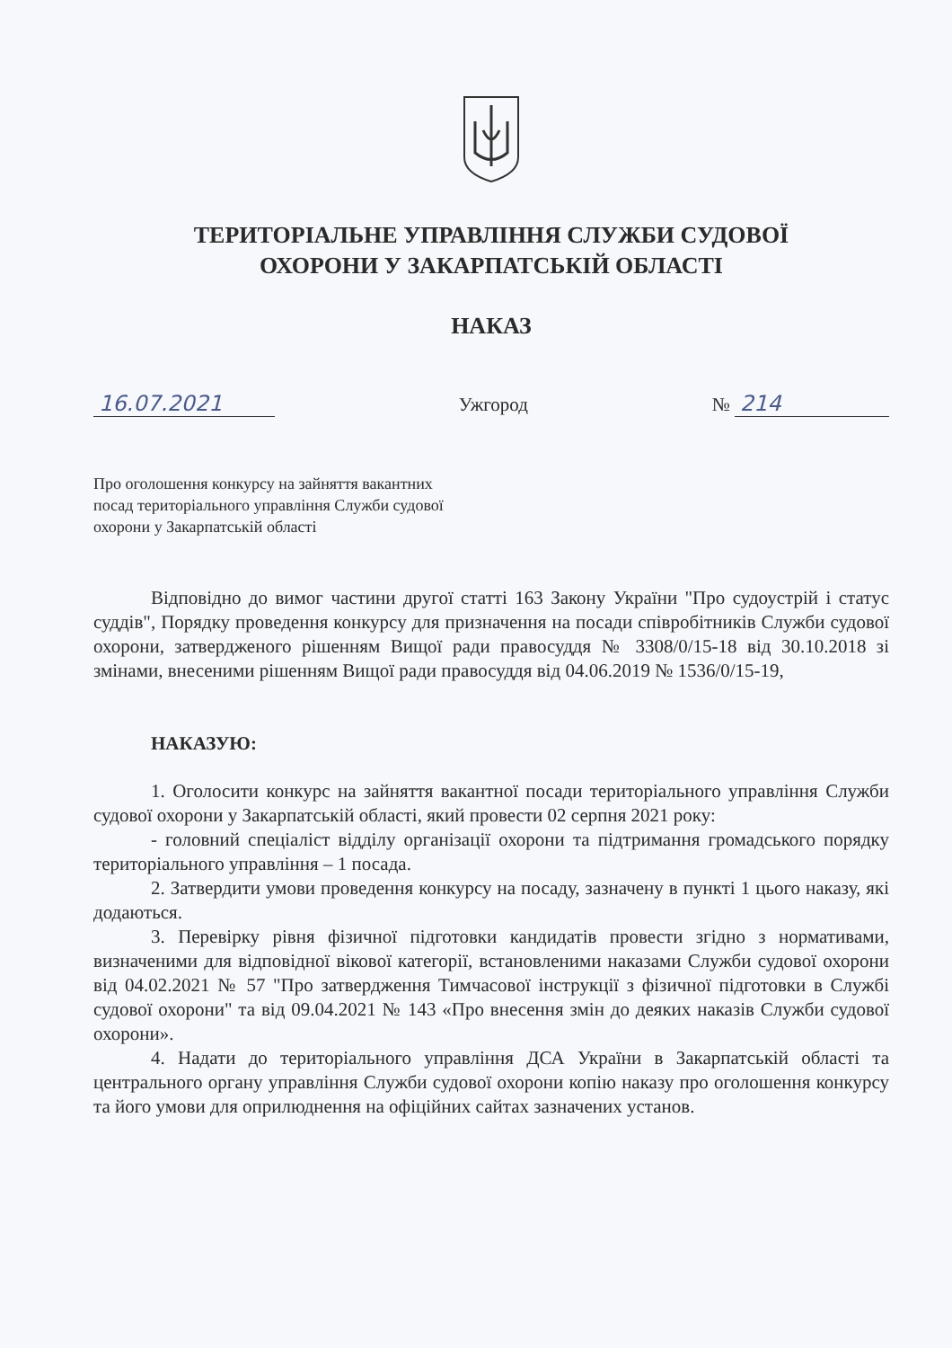ТЕРИТОРІАЛЬНЕ УПРАВЛІННЯ СЛУЖБИ СУДОВОЇ
ОХОРОНИ У ЗАКАРПАТСЬКІЙ ОБЛАСТІ
НАКАЗ
16.07.2021 Ужгород № 214
Про оголошення конкурсу на зайняття вакантних
посад територіального управління Служби судової
охорони у Закарпатській області
Відповідно до вимог частини другої статті 163 Закону України "Про судоустрій і статус суддів", Порядку проведення конкурсу для призначення на посади співробітників Служби судової охорони, затвердженого рішенням Вищої ради правосуддя № 3308/0/15-18 від 30.10.2018 зі змінами, внесеними рішенням Вищої ради правосуддя від 04.06.2019 № 1536/0/15-19,
НАКАЗУЮ:
1. Оголосити конкурс на зайняття вакантної посади територіального управління Служби судової охорони у Закарпатській області, який провести 02 серпня 2021 року:
- головний спеціаліст відділу організації охорони та підтримання громадського порядку територіального управління – 1 посада.
2. Затвердити умови проведення конкурсу на посаду, зазначену в пункті 1 цього наказу, які додаються.
3. Перевірку рівня фізичної підготовки кандидатів провести згідно з нормативами, визначеними для відповідної вікової категорії, встановленими наказами Служби судової охорони від 04.02.2021 № 57 "Про затвердження Тимчасової інструкції з фізичної підготовки в Службі судової охорони" та від 09.04.2021 № 143 «Про внесення змін до деяких наказів Служби судової охорони».
4. Надати до територіального управління ДСА України в Закарпатській області та центрального органу управління Служби судової охорони копію наказу про оголошення конкурсу та його умови для оприлюднення на офіційних сайтах зазначених установ.